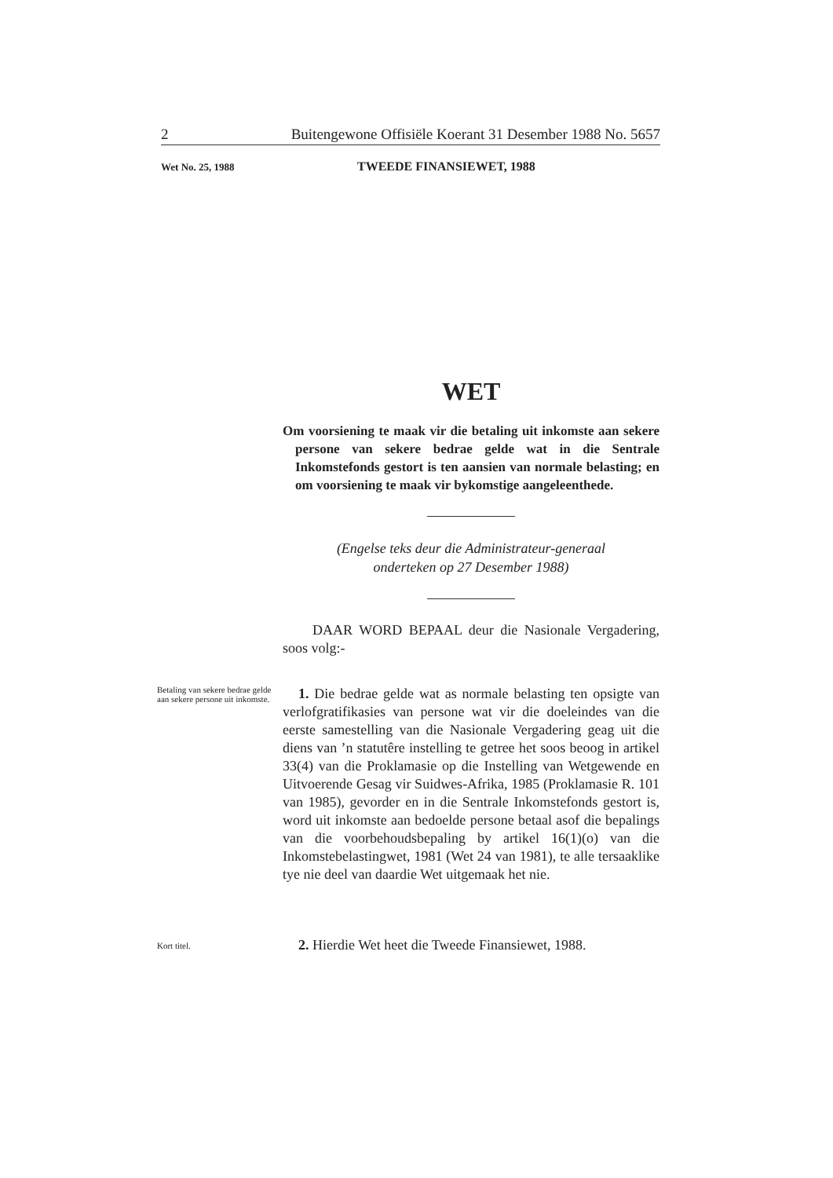2 Buitengewone Offisiële Koerant 31 Desember 1988 No. 5657
Wet No. 25, 1988 TWEEDE FINANSIEWET, 1988
WET
Om voorsiening te maak vir die betaling uit inkomste aan sekere persone van sekere bedrae gelde wat in die Sentrale Inkomstefonds gestort is ten aansien van normale belasting; en om voorsiening te maak vir bykomstige aangeleenthede.
(Engelse teks deur die Administrateur-generaal
onderteken op 27 Desember 1988)
DAAR WORD BEPAAL deur die Nasionale Vergadering, soos volg:-
Betaling van sekere bedrae gelde aan sekere persone uit inkomste.
1. Die bedrae gelde wat as normale belasting ten opsigte van verlofgratifikasies van persone wat vir die doeleindes van die eerste samestelling van die Nasionale Vergadering geag uit die diens van ’n statutêre instelling te getree het soos beoog in artikel 33(4) van die Proklamasie op die Instelling van Wetgewende en Uitvoerende Gesag vir Suidwes-Afrika, 1985 (Proklamasie R. 101 van 1985), gevorder en in die Sentrale Inkomstefonds gestort is, word uit inkomste aan bedoelde persone betaal asof die bepalings van die voorbehoudsbepaling by artikel 16(1)(o) van die Inkomstebelastingwet, 1981 (Wet 24 van 1981), te alle tersaaklike tye nie deel van daardie Wet uitgemaak het nie.
Kort titel.
2. Hierdie Wet heet die Tweede Finansiewet, 1988.